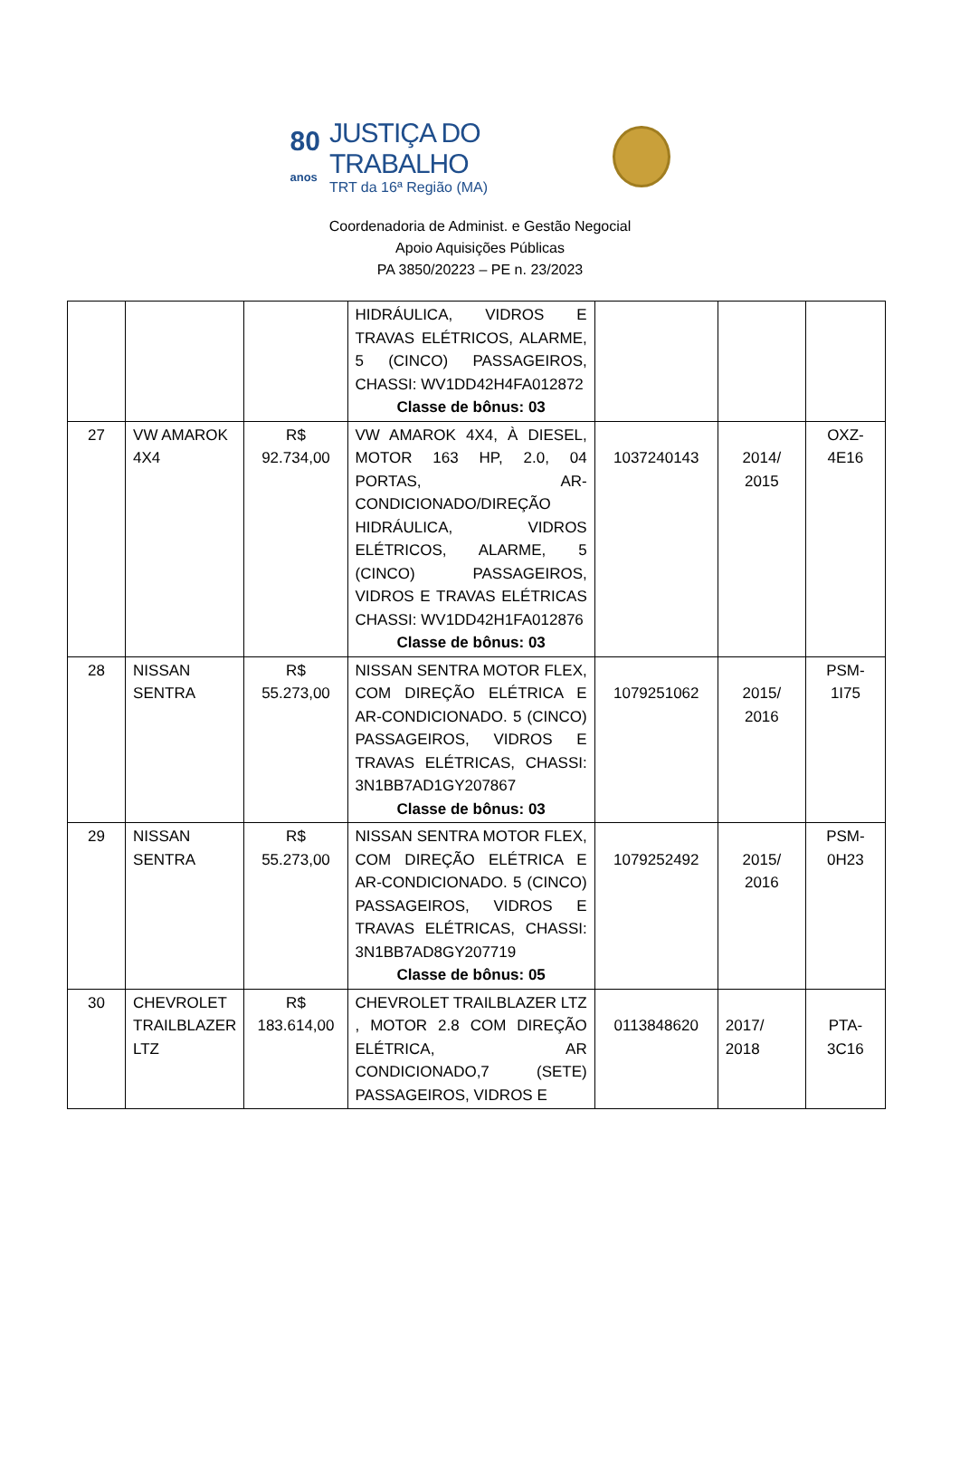80
anos
JUSTIÇA DO TRABALHO
TRT da 16ª Região (MA)
Coordenadoria de Administ. e Gestão Negocial
Apoio Aquisições Públicas
PA 3850/20223 – PE n. 23/2023
| | | | HIDRÁULICA, VIDROS E TRAVAS ELÉTRICOS, ALARME, 5 (CINCO) PASSAGEIROS, CHASSI: WV1DD42H4FA012872 Classe de bônus: 03 | | | |
| 27 | VW AMAROK 4X4 | R$ 92.734,00 | VW AMAROK 4X4, À DIESEL, MOTOR 163 HP, 2.0, 04 PORTAS, AR-CONDICIONADO/DIREÇÃO HIDRÁULICA, VIDROS ELÉTRICOS, ALARME, 5 (CINCO) PASSAGEIROS, VIDROS E TRAVAS ELÉTRICAS CHASSI: WV1DD42H1FA012876 Classe de bônus: 03 | 1037240143 | 2014/ 2015 | OXZ-4E16 |
| 28 | NISSAN SENTRA | R$ 55.273,00 | NISSAN SENTRA MOTOR FLEX, COM DIREÇÃO ELÉTRICA E AR-CONDICIONADO. 5 (CINCO) PASSAGEIROS, VIDROS E TRAVAS ELÉTRICAS, CHASSI: 3N1BB7AD1GY207867 Classe de bônus: 03 | 1079251062 | 2015/ 2016 | PSM-1I75 |
| 29 | NISSAN SENTRA | R$ 55.273,00 | NISSAN SENTRA MOTOR FLEX, COM DIREÇÃO ELÉTRICA E AR-CONDICIONADO. 5 (CINCO) PASSAGEIROS, VIDROS E TRAVAS ELÉTRICAS, CHASSI: 3N1BB7AD8GY207719 Classe de bônus: 05 | 1079252492 | 2015/ 2016 | PSM-0H23 |
| 30 | CHEVROLET TRAILBLAZER LTZ | R$ 183.614,00 | CHEVROLET TRAILBLAZER LTZ , MOTOR 2.8 COM DIREÇÃO ELÉTRICA, AR CONDICIONADO,7 (SETE) PASSAGEIROS, VIDROS E | 0113848620 | 2017/ 2018 | PTA-3C16 |